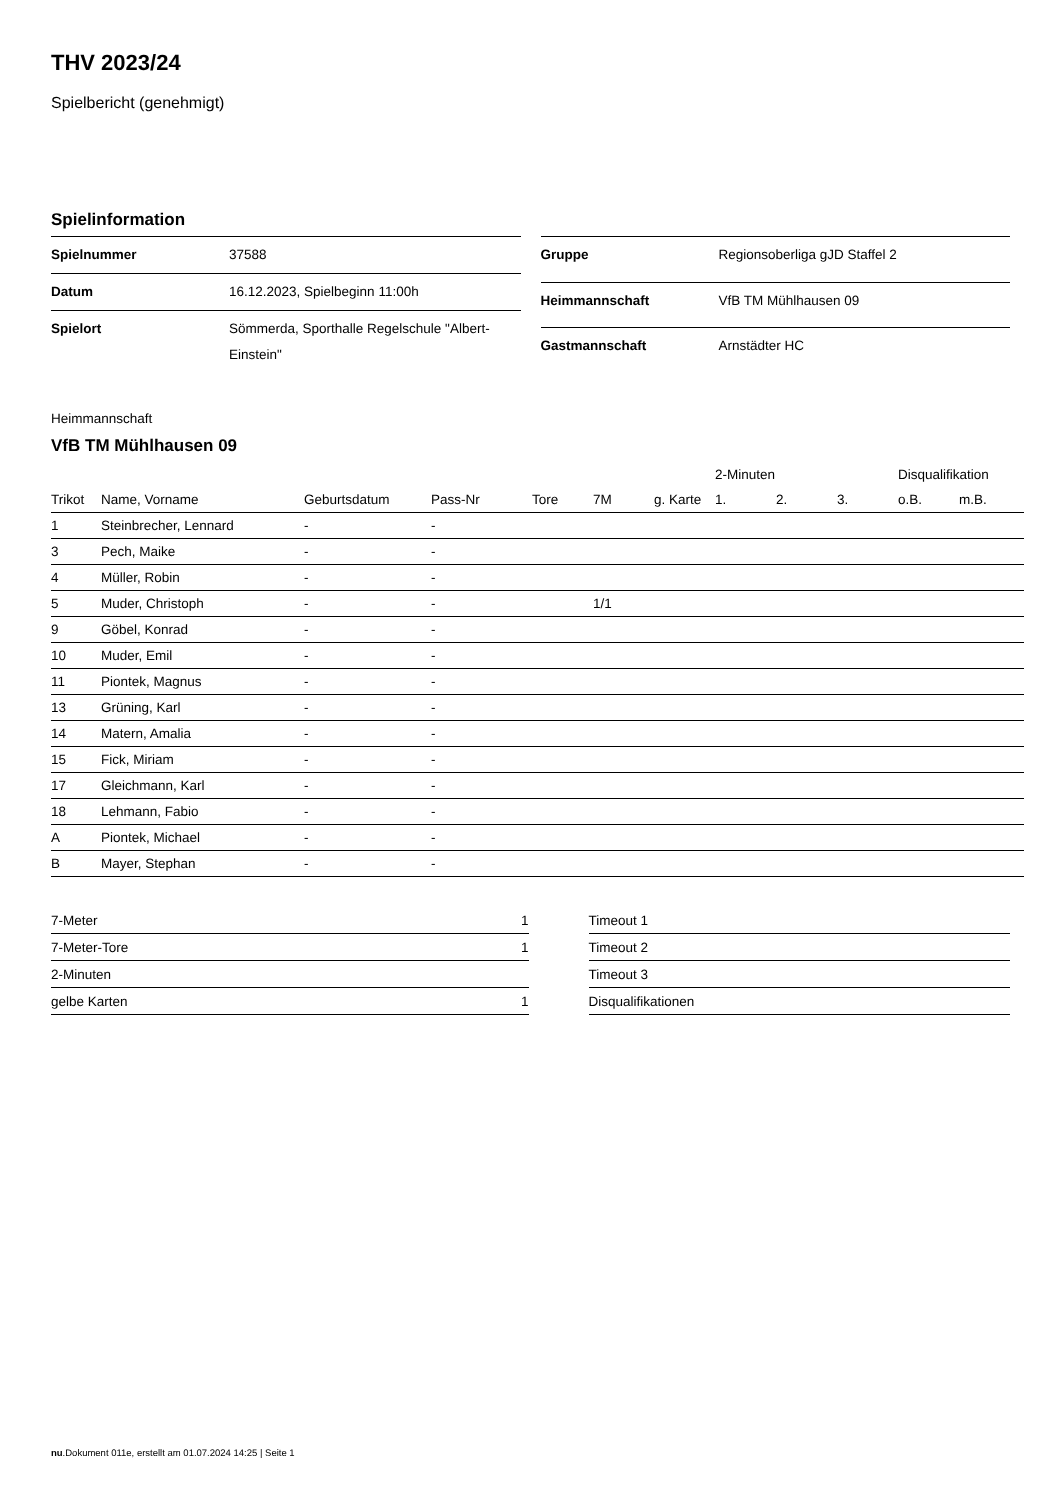THV 2023/24
Spielbericht (genehmigt)
Spielinformation
| Spielnummer | 37588 |
| Datum | 16.12.2023, Spielbeginn 11:00h |
| Spielort | Sömmerda, Sporthalle Regelschule "Albert-Einstein" |
| Gruppe | Regionsoberliga gJD Staffel 2 |
| Heimmannschaft | VfB TM Mühlhausen 09 |
| Gastmannschaft | Arnstädter HC |
Heimmannschaft
VfB TM Mühlhausen 09
| | | | | | | | 2-Minuten | | | Disqualifikation | |
| --- | --- | --- | --- | --- | --- | --- | --- | --- | --- | --- | --- |
| Trikot | Name, Vorname | Geburtsdatum | Pass-Nr | Tore | 7M | g. Karte | 1. | 2. | 3. | o.B. | m.B. |
| 1 | Steinbrecher, Lennard | - | - | | | | | | | | |
| 3 | Pech, Maike | - | - | | | | | | | | |
| 4 | Müller, Robin | - | - | | | | | | | | |
| 5 | Muder, Christoph | - | - | | 1/1 | | | | | | |
| 9 | Göbel, Konrad | - | - | | | | | | | | |
| 10 | Muder, Emil | - | - | | | | | | | | |
| 11 | Piontek, Magnus | - | - | | | | | | | | |
| 13 | Grüning, Karl | - | - | | | | | | | | |
| 14 | Matern, Amalia | - | - | | | | | | | | |
| 15 | Fick, Miriam | - | - | | | | | | | | |
| 17 | Gleichmann, Karl | - | - | | | | | | | | |
| 18 | Lehmann, Fabio | - | - | | | | | | | | |
| A | Piontek, Michael | - | - | | | | | | | | |
| B | Mayer, Stephan | - | - | | | | | | | | |
| 7-Meter | 1 |
| 7-Meter-Tore | 1 |
| 2-Minuten | |
| gelbe Karten | 1 |
| Timeout 1 |
| Timeout 2 |
| Timeout 3 |
| Disqualifikationen |
nu.Dokument 011e, erstellt am 01.07.2024 14:25 | Seite 1